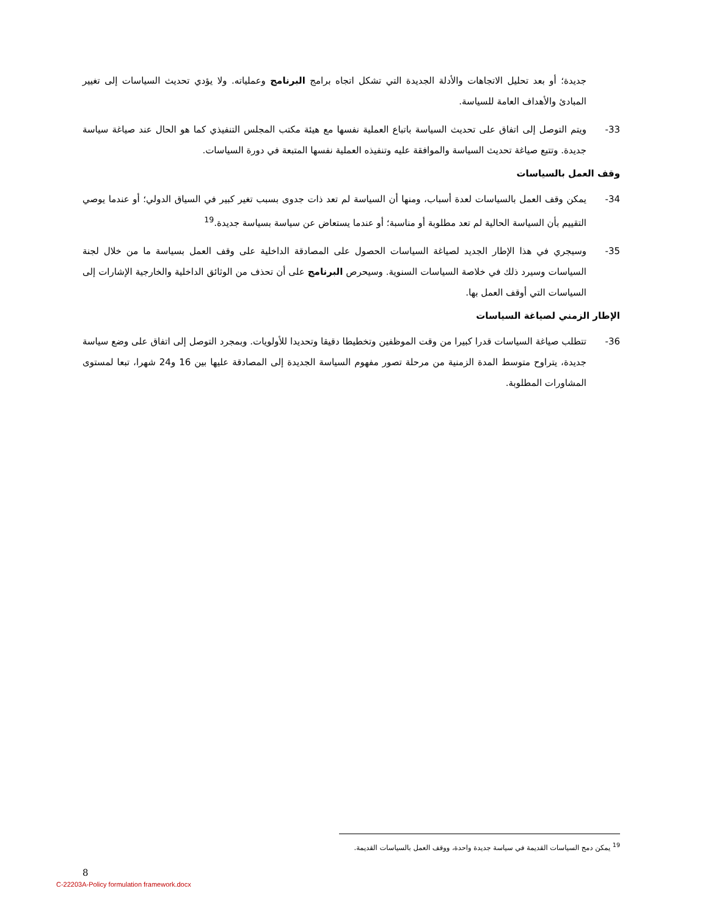جديدة؛ أو بعد تحليل الاتجاهات والأدلة الجديدة التي تشكل اتجاه برامج البرنامج وعملياته. ولا يؤدي تحديث السياسات إلى تغيير المبادئ والأهداف العامة للسياسة.
33- ويتم التوصل إلى اتفاق على تحديث السياسة باتباع العملية نفسها مع هيئة مكتب المجلس التنفيذي كما هو الحال عند صياغة سياسة جديدة. وتتبع صياغة تحديث السياسة والموافقة عليه وتنفيذه العملية نفسها المتبعة في دورة السياسات.
وقف العمل بالسياسات
34- يمكن وقف العمل بالسياسات لعدة أسباب، ومنها أن السياسة لم تعد ذات جدوى بسبب تغير كبير في السياق الدولي؛ أو عندما يوصي التقييم بأن السياسة الحالية لم تعد مطلوبة أو مناسبة؛ أو عندما يستعاض عن سياسة بسياسة جديدة.<sup>19</sup>
35- وسيجري في هذا الإطار الجديد لصياغة السياسات الحصول على المصادقة الداخلية على وقف العمل بسياسة ما من خلال لجنة السياسات وسيرد ذلك في خلاصة السياسات السنوية. وسيحرص البرنامج على أن تحذف من الوثائق الداخلية والخارجية الإشارات إلى السياسات التي أوقف العمل بها.
الإطار الزمني لصياغة السياسات
36- تتطلب صياغة السياسات قدرا كبيرا من وقت الموظفين وتخطيطا دقيقا وتحديدا للأولويات. وبمجرد التوصل إلى اتفاق على وضع سياسة جديدة، يتراوح متوسط المدة الزمنية من مرحلة تصور مفهوم السياسة الجديدة إلى المصادقة عليها بين 16 و24 شهرا، تبعا لمستوى المشاورات المطلوبة.
<sup>19</sup> يمكن دمج السياسات القديمة في سياسة جديدة واحدة، ووقف العمل بالسياسات القديمة.
8
C-22203A-Policy formulation framework.docx